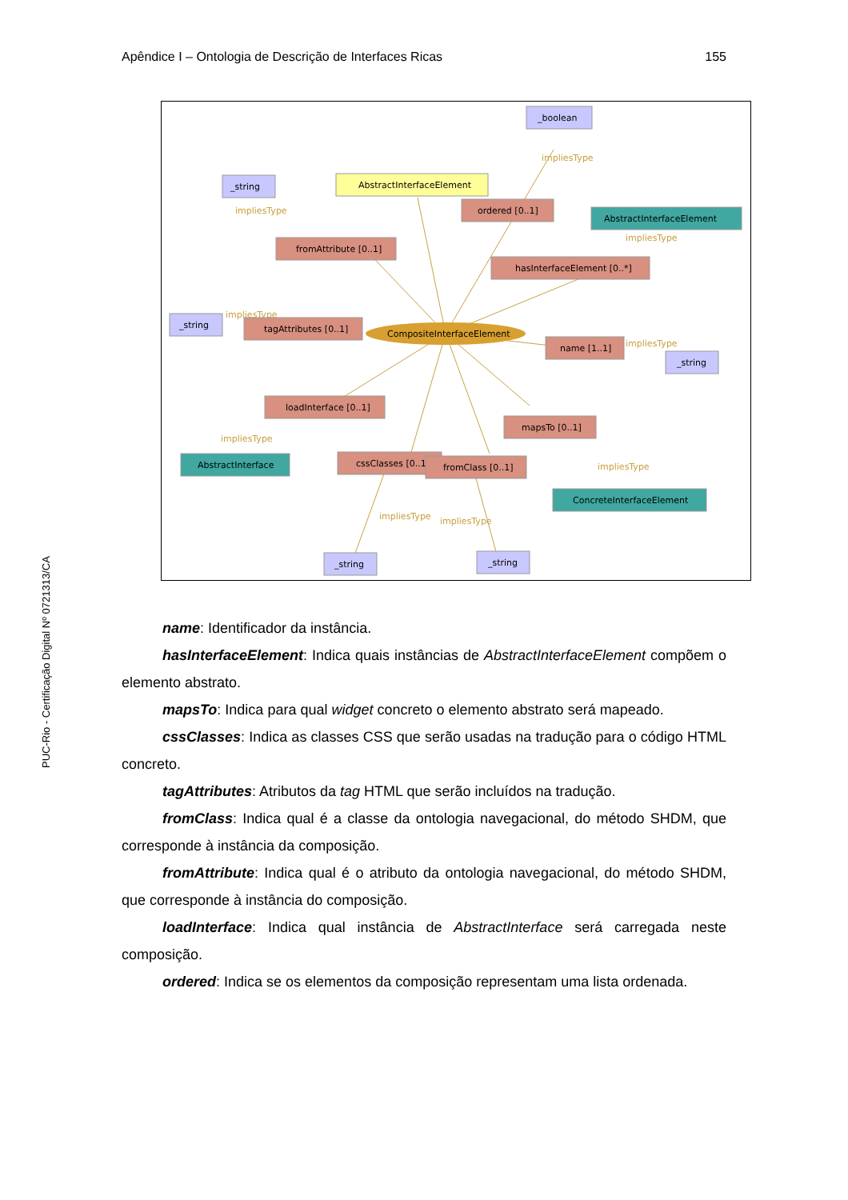Apêndice I – Ontologia de Descrição de Interfaces Ricas 155
PUC-Rio - Certificação Digital Nº 0721313/CA
_boolean
impliesType
_string
impliesType
AbstractInterfaceElement
ordered [0..1]
AbstractInterfaceElement
impliesType
fromAttribute [0..1]
hasInterfaceElement [0..*]
_string
impliesType
tagAttributes [0..1]
CompositeInterfaceElement
name [1..1]
impliesType
_string
loadInterface [0..1]
mapsTo [0..1]
impliesType
AbstractInterface
cssClasses [0..1]
fromClass [0..1]
impliesType
ConcreteInterfaceElement
impliesType
impliesType
_string
_string
name: Identificador da instância.
hasInterfaceElement: Indica quais instâncias de AbstractInterfaceElement compõem o elemento abstrato.
mapsTo: Indica para qual widget concreto o elemento abstrato será mapeado.
cssClasses: Indica as classes CSS que serão usadas na tradução para o código HTML concreto.
tagAttributes: Atributos da tag HTML que serão incluídos na tradução.
fromClass: Indica qual é a classe da ontologia navegacional, do método SHDM, que corresponde à instância da composição.
fromAttribute: Indica qual é o atributo da ontologia navegacional, do método SHDM, que corresponde à instância do composição.
loadInterface: Indica qual instância de AbstractInterface será carregada neste composição.
ordered: Indica se os elementos da composição representam uma lista ordenada.